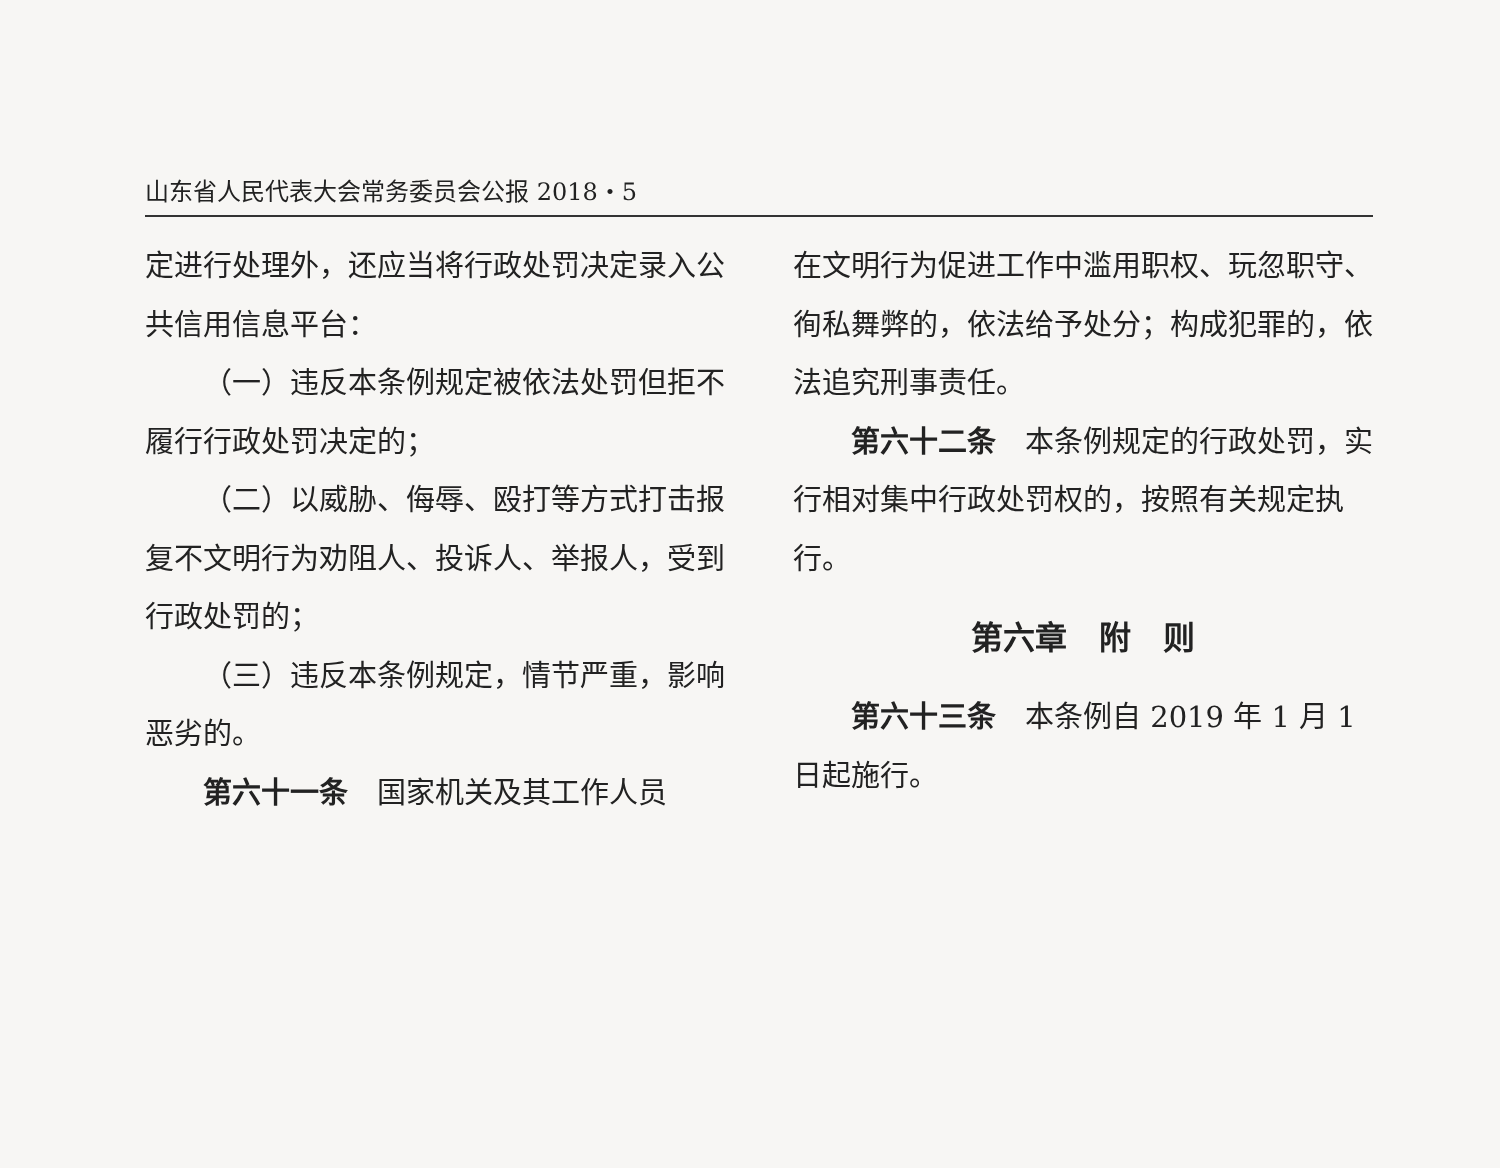山东省人民代表大会常务委员会公报 2018・5
定进行处理外，还应当将行政处罚决定录入公共信用信息平台：
（一）违反本条例规定被依法处罚但拒不履行行政处罚决定的；
（二）以威胁、侮辱、殴打等方式打击报复不文明行为劝阻人、投诉人、举报人，受到行政处罚的；
（三）违反本条例规定，情节严重，影响恶劣的。
第六十一条　国家机关及其工作人员
在文明行为促进工作中滥用职权、玩忽职守、徇私舞弊的，依法给予处分；构成犯罪的，依法追究刑事责任。
第六十二条　本条例规定的行政处罚，实行相对集中行政处罚权的，按照有关规定执行。
第六章　附　则
第六十三条　本条例自 2019 年 1 月 1 日起施行。